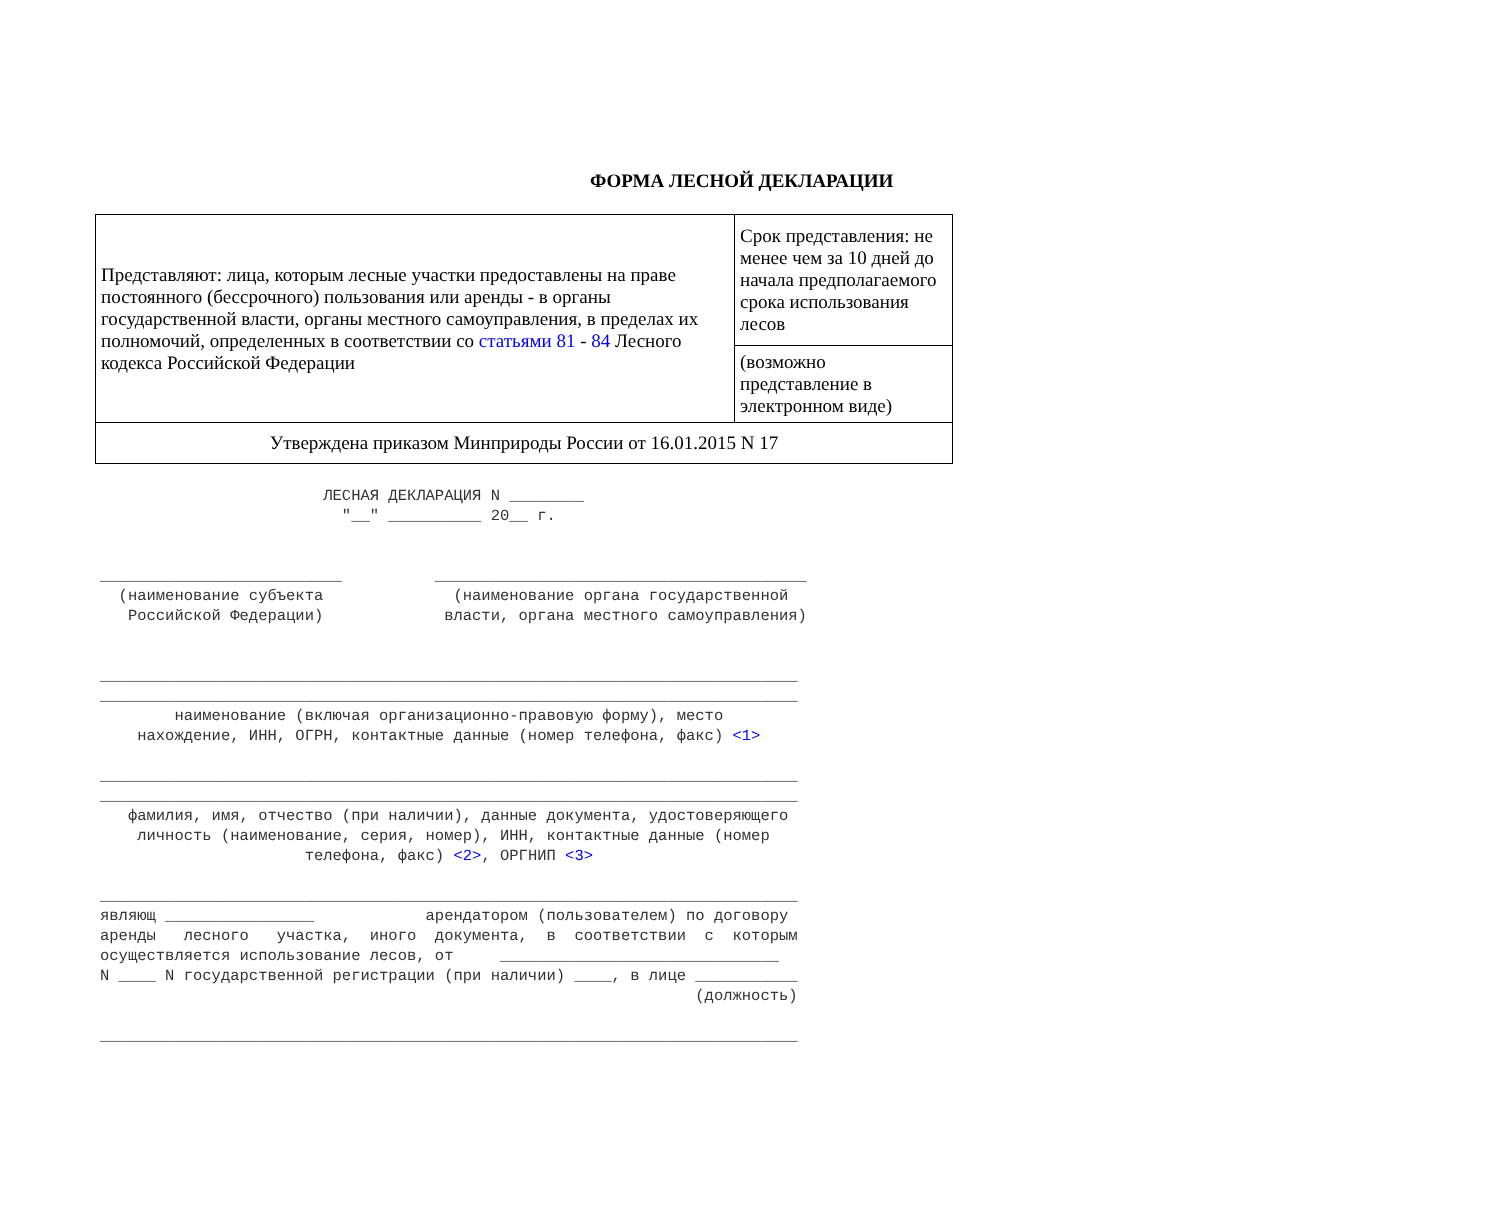ФОРМА ЛЕСНОЙ ДЕКЛАРАЦИИ
| Представляют: лица, которым лесные участки предоставлены на праве постоянного (бессрочного) пользования или аренды - в органы государственной власти, органы местного самоуправления, в пределах их полномочий, определенных в соответствии со статьями 81 - 84 Лесного кодекса Российской Федерации | Срок представления: не менее чем за 10 дней до начала предполагаемого срока использования лесов |
| | (возможно представление в электронном виде) |
| Утверждена приказом Минприроды России от 16.01.2015 N 17 | |
                        ЛЕСНАЯ ДЕКЛАРАЦИЯ N ________
                          "__" __________ 20__ г.


__________________________          ________________________________________
  (наименование субъекта              (наименование органа государственной
   Российской Федерации)             власти, органа местного самоуправления)


___________________________________________________________________________
___________________________________________________________________________
        наименование (включая организационно-правовую форму), место
    нахождение, ИНН, ОГРН, контактные данные (номер телефона, факс) <1>

___________________________________________________________________________
___________________________________________________________________________
   фамилия, имя, отчество (при наличии), данные документа, удостоверяющего
    личность (наименование, серия, номер), ИНН, контактные данные (номер
                      телефона, факс) <2>, ОРГНИП <3>

___________________________________________________________________________
являющ ________________            арендатором (пользователем) по договору
аренды   лесного   участка,  иного  документа,  в  соответствии  с  которым
осуществляется использование лесов, от     ______________________________
N ____ N государственной регистрации (при наличии) ____, в лице ___________
                                                                (должность)

___________________________________________________________________________